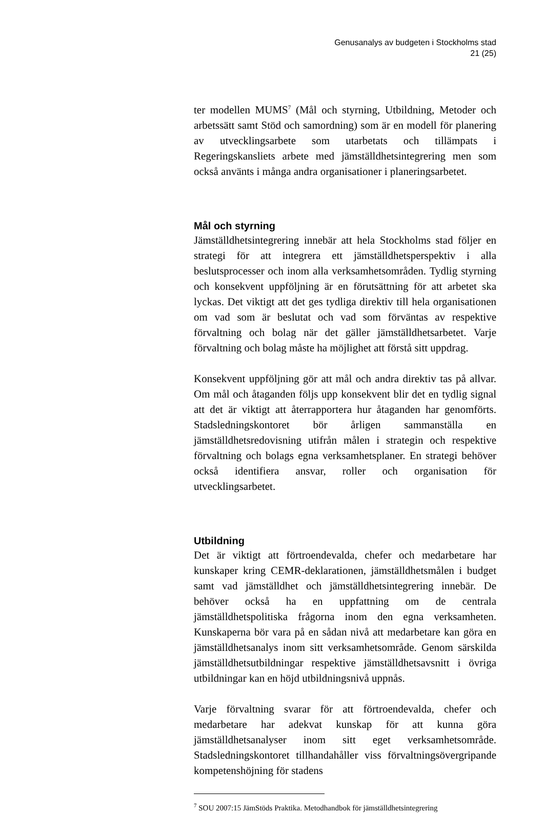Genusanalys av budgeten i Stockholms stad
21 (25)
ter modellen MUMS<sup>7</sup> (Mål och styrning, Utbildning, Metoder och arbetssätt samt Stöd och samordning) som är en modell för planering av utvecklingsarbete som utarbetats och tillämpats i Regeringskansliets arbete med jämställdhetsintegrering men som också använts i många andra organisationer i planeringsarbetet.
Mål och styrning
Jämställdhetsintegrering innebär att hela Stockholms stad följer en strategi för att integrera ett jämställdhetsperspektiv i alla beslutsprocesser och inom alla verksamhetsområden. Tydlig styrning och konsekvent uppföljning är en förutsättning för att arbetet ska lyckas. Det viktigt att det ges tydliga direktiv till hela organisationen om vad som är beslutat och vad som förväntas av respektive förvaltning och bolag när det gäller jämställdhetsarbetet. Varje förvaltning och bolag måste ha möjlighet att förstå sitt uppdrag.
Konsekvent uppföljning gör att mål och andra direktiv tas på allvar. Om mål och åtaganden följs upp konsekvent blir det en tydlig signal att det är viktigt att återrapportera hur åtaganden har genomförts. Stadsledningskontoret bör årligen sammanställa en jämställdhetsredovisning utifrån målen i strategin och respektive förvaltning och bolags egna verksamhetsplaner. En strategi behöver också identifiera ansvar, roller och organisation för utvecklingsarbetet.
Utbildning
Det är viktigt att förtroendevalda, chefer och medarbetare har kunskaper kring CEMR-deklarationen, jämställdhetsmålen i budget samt vad jämställdhet och jämställdhetsintegrering innebär. De behöver också ha en uppfattning om de centrala jämställdhetspolitiska frågorna inom den egna verksamheten. Kunskaperna bör vara på en sådan nivå att medarbetare kan göra en jämställdhetsanalys inom sitt verksamhetsområde. Genom särskilda jämställdhetsutbildningar respektive jämställdhetsavsnitt i övriga utbildningar kan en höjd utbildningsnivå uppnås.
Varje förvaltning svarar för att förtroendevalda, chefer och medarbetare har adekvat kunskap för att kunna göra jämställdhetsanalyser inom sitt eget verksamhetsområde. Stadsledningskontoret tillhandahåller viss förvaltningsövergripande kompetenshöjning för stadens
<sup>7</sup> SOU 2007:15 JämStöds Praktika. Metodhandbok för jämställdhetsintegrering